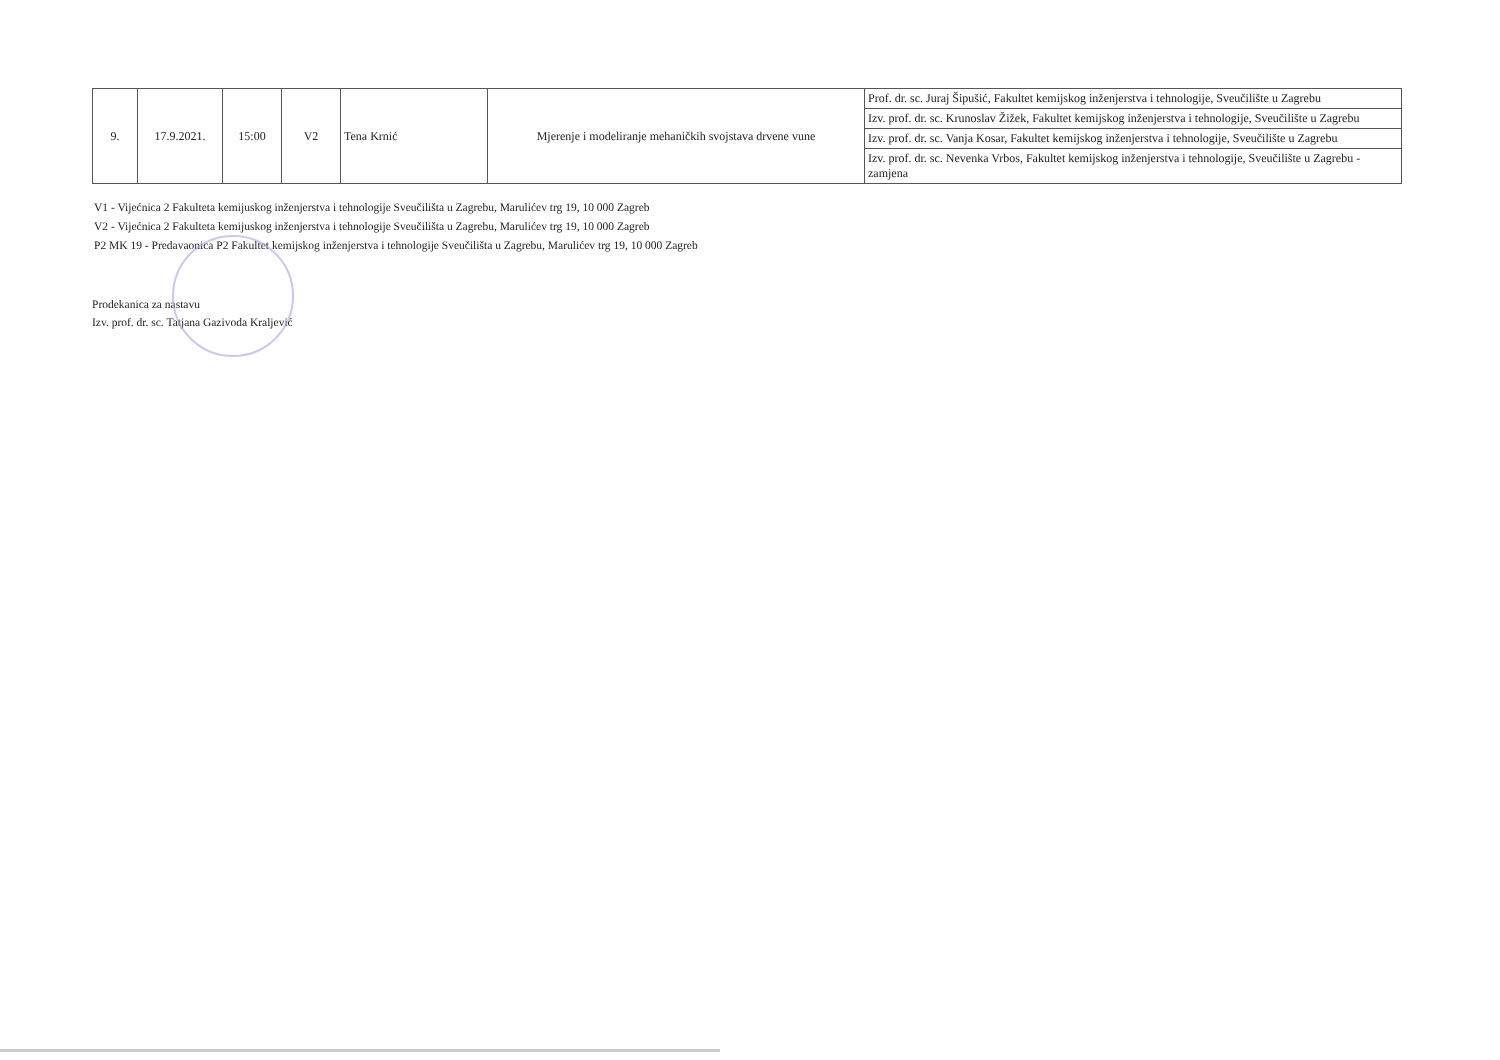| 9. | 17.9.2021. | 15:00 | V2 | Tena Krnić | Mjerenje i modeliranje mehaničkih svojstava drvene vune | Prof. dr. sc. Juraj Šipušić, Fakultet kemijskog inženjerstva i tehnologije, Sveučilište u Zagrebu |
| | | | | | | Izv. prof. dr. sc. Krunoslav Žižek, Fakultet kemijskog inženjerstva i tehnologije, Sveučilište u Zagrebu |
| | | | | | | Izv. prof. dr. sc. Vanja Kosar, Fakultet kemijskog inženjerstva i tehnologije, Sveučilište u Zagrebu |
| | | | | | | Izv. prof. dr. sc. Nevenka Vrbos, Fakultet kemijskog inženjerstva i tehnologije, Sveučilište u Zagrebu - zamjena |
V1 - Vijećnica 2 Fakulteta kemijuskog inženjerstva i tehnologije Sveučilišta u Zagrebu, Marulićev trg 19, 10 000 Zagreb
V2 - Vijećnica 2 Fakulteta kemijuskog inženjerstva i tehnologije Sveučilišta u Zagrebu, Marulićev trg 19, 10 000 Zagreb
P2 MK 19 - Predavaonica P2 Fakultet kemijskog inženjerstva i tehnologije Sveučilišta u Zagrebu, Marulićev trg 19, 10 000 Zagreb
Prodekanica za nastavu
Izv. prof. dr. sc. Tatjana Gazivoda Kraljević